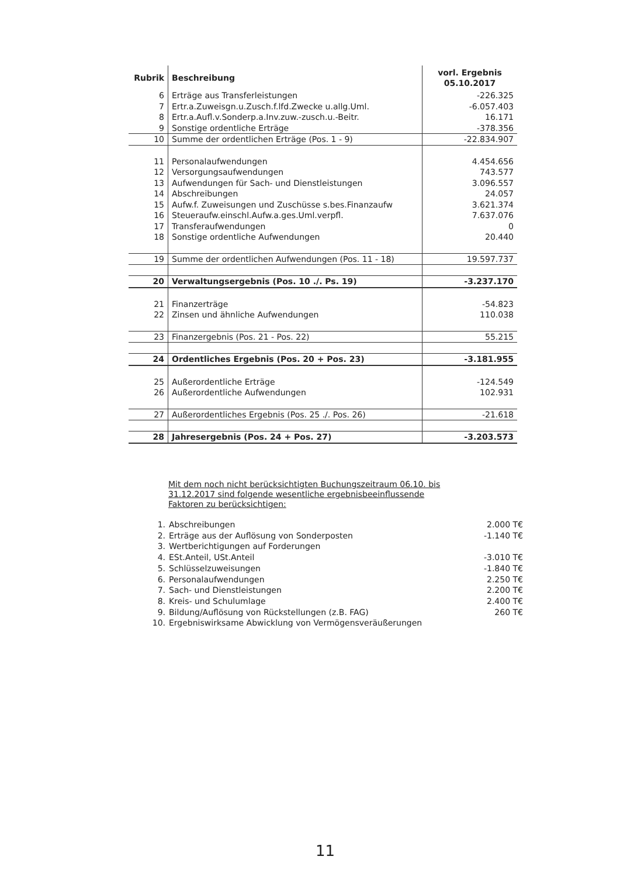| Rubrik | Beschreibung | vorl. Ergebnis 05.10.2017 |
| --- | --- | --- |
| 6 | Erträge aus Transferleistungen | -226.325 |
| 7 | Ertr.a.Zuweisgn.u.Zusch.f.lfd.Zwecke u.allg.Uml. | -6.057.403 |
| 8 | Ertr.a.Aufl.v.Sonderp.a.Inv.zuw.-zusch.u.-Beitr. | 16.171 |
| 9 | Sonstige ordentliche Erträge | -378.356 |
| 10 | Summe der ordentlichen Erträge (Pos. 1 - 9) | -22.834.907 |
| 11 | Personalaufwendungen | 4.454.656 |
| 12 | Versorgungsaufwendungen | 743.577 |
| 13 | Aufwendungen für Sach- und Dienstleistungen | 3.096.557 |
| 14 | Abschreibungen | 24.057 |
| 15 | Aufw.f. Zuweisungen und Zuschüsse s.bes.Finanzaufw | 3.621.374 |
| 16 | Steueraufw.einschl.Aufw.a.ges.Uml.verpfl. | 7.637.076 |
| 17 | Transferaufwendungen | 0 |
| 18 | Sonstige ordentliche Aufwendungen | 20.440 |
| 19 | Summe der ordentlichen Aufwendungen (Pos. 11 - 18) | 19.597.737 |
| 20 | Verwaltungsergebnis (Pos. 10 ./. Ps. 19) | -3.237.170 |
| 21 | Finanzerträge | -54.823 |
| 22 | Zinsen und ähnliche Aufwendungen | 110.038 |
| 23 | Finanzergebnis (Pos. 21 - Pos. 22) | 55.215 |
| 24 | Ordentliches Ergebnis (Pos. 20 + Pos. 23) | -3.181.955 |
| 25 | Außerordentliche Erträge | -124.549 |
| 26 | Außerordentliche Aufwendungen | 102.931 |
| 27 | Außerordentliches Ergebnis (Pos. 25 ./. Pos. 26) | -21.618 |
| 28 | Jahresergebnis (Pos. 24 + Pos. 27) | -3.203.573 |
Mit dem noch nicht berücksichtigten Buchungszeitraum 06.10. bis 31.12.2017 sind folgende wesentliche ergebnisbeeinflussende Faktoren zu berücksichtigen:
| 1. | Abschreibungen | 2.000 T€ |
| 2. | Erträge aus der Auflösung von Sonderposten | -1.140 T€ |
| 3. | Wertberichtigungen auf Forderungen | |
| 4. | ESt.Anteil, USt.Anteil | -3.010 T€ |
| 5. | Schlüsselzuweisungen | -1.840 T€ |
| 6. | Personalaufwendungen | 2.250 T€ |
| 7. | Sach- und Dienstleistungen | 2.200 T€ |
| 8. | Kreis- und Schulumlage | 2.400 T€ |
| 9. | Bildung/Auflösung von Rückstellungen (z.B. FAG) | 260 T€ |
| 10. | Ergebniswirksame Abwicklung von Vermögensveräußerungen | |
11